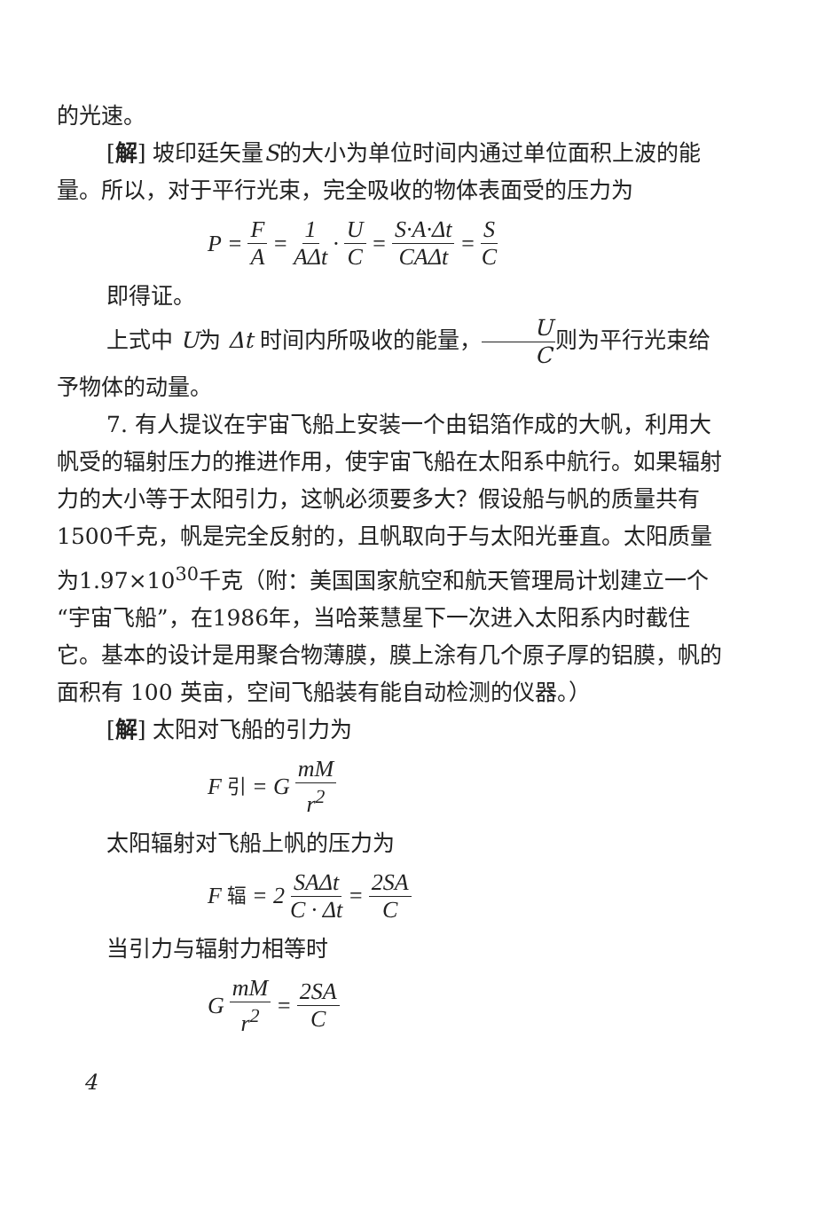的光速。
[解] 坡印廷矢量S的大小为单位时间内通过单位面积上波的能量。所以，对于平行光束，完全吸收的物体表面受的压力为
P = F A = 1 AΔt · U C = S·A·Δt CAΔt = S C
即得证。
上式中 U为 Δt 时间内所吸收的能量，U C则为平行光束给予物体的动量。
7. 有人提议在宇宙飞船上安装一个由铝箔作成的大帆，利用大帆受的辐射压力的推进作用，使宇宙飞船在太阳系中航行。如果辐射力的大小等于太阳引力，这帆必须要多大？假设船与帆的质量共有1500千克，帆是完全反射的，且帆取向于与太阳光垂直。太阳质量为1.97×10<sup>30</sup>千克（附：美国国家航空和航天管理局计划建立一个“宇宙飞船”，在1986年，当哈莱慧星下一次进入太阳系内时截住它。基本的设计是用聚合物薄膜，膜上涂有几个原子厚的铝膜，帆的面积有 100 英亩，空间飞船装有能自动检测的仪器。）
[解] 太阳对飞船的引力为
F<sub>引</sub> = G mM r<sup>2</sup>
太阳辐射对飞船上帆的压力为
F<sub>辐</sub> = 2 SAΔt C · Δt = 2SA C
当引力与辐射力相等时
G mM r<sup>2</sup> = 2SA C
4